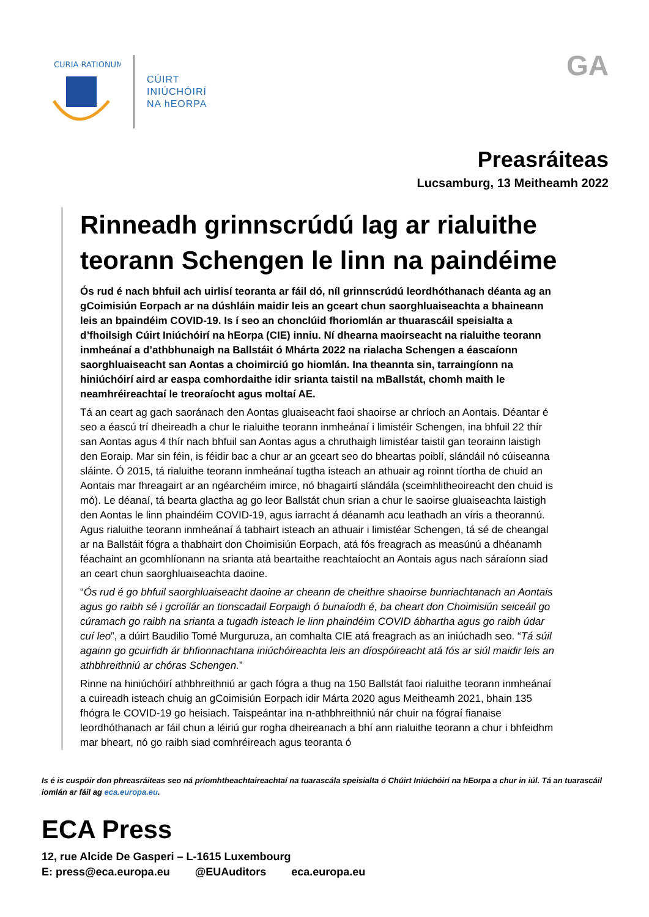CURIA RATIONUM
CÚIRT
INIÚCHÓIRÍ
NA hEORPA
GA
Preasráiteas
Lucsamburg, 13 Meitheamh 2022
Rinneadh grinnscrúdú lag ar rialuithe teorann Schengen le linn na paindéime
Ós rud é nach bhfuil ach uirlisí teoranta ar fáil dó, níl grinnscrúdú leordhóthanach déanta ag an gCoimisiún Eorpach ar na dúshláin maidir leis an gceart chun saorghluaiseachta a bhaineann leis an bpaindéim COVID-19. Is í seo an chonclúid fhoriomlán ar thuarascáil speisialta a d’fhoilsigh Cúirt Iniúchóirí na hEorpa (CIE) inniu. Ní dhearna maoirseacht na rialuithe teorann inmheánaí a d’athbhunaigh na Ballstáit ó Mhárta 2022 na rialacha Schengen a éascaíonn saorghluaiseacht san Aontas a choimirciú go hiomlán. Ina theannta sin, tarraingíonn na hiniúchóirí aird ar easpa comhordaithe idir srianta taistil na mBallstát, chomh maith le neamhréireachtaí le treoraíocht agus moltaí AE.
Tá an ceart ag gach saoránach den Aontas gluaiseacht faoi shaoirse ar chríoch an Aontais. Déantar é seo a éascú trí dheireadh a chur le rialuithe teorann inmheánaí i limistéir Schengen, ina bhfuil 22 thír san Aontas agus 4 thír nach bhfuil san Aontas agus a chruthaigh limistéar taistil gan teorainn laistigh den Eoraip. Mar sin féin, is féidir bac a chur ar an gceart seo do bheartas poiblí, slándáil nó cúiseanna sláinte. Ó 2015, tá rialuithe teorann inmheánaí tugtha isteach an athuair ag roinnt tíortha de chuid an Aontais mar fhreagairt ar an ngéarchéim imirce, nó bhagairtí slándála (sceimhlitheoireacht den chuid is mó). Le déanaí, tá bearta glactha ag go leor Ballstát chun srian a chur le saoirse gluaiseachta laistigh den Aontas le linn phaindéim COVID-19, agus iarracht á déanamh acu leathadh an víris a theorannú. Agus rialuithe teorann inmheánaí á tabhairt isteach an athuair i limistéar Schengen, tá sé de cheangal ar na Ballstáit fógra a thabhairt don Choimisiún Eorpach, atá fós freagrach as measúnú a dhéanamh féachaint an gcomhlíonann na srianta atá beartaithe reachtaíocht an Aontais agus nach sáraíonn siad an ceart chun saorghluaiseachta daoine.
“Ós rud é go bhfuil saorghluaiseacht daoine ar cheann de cheithre shaoirse bunriachtanach an Aontais agus go raibh sé i gcroílár an tionscadail Eorpaigh ó bunaíodh é, ba cheart don Choimisiún seiceáil go cúramach go raibh na srianta a tugadh isteach le linn phaindéim COVID ábhartha agus go raibh údar cuí leo”, a dúirt Baudilio Tomé Murguruza, an comhalta CIE atá freagrach as an iniúchadh seo. “Tá súil againn go gcuirfidh ár bhfionnachtana iniúchóireachta leis an díospóireacht atá fós ar siúl maidir leis an athbhreithniú ar chóras Schengen.”
Rinne na hiniúchóirí athbhreithniú ar gach fógra a thug na 150 Ballstát faoi rialuithe teorann inmheánaí a cuireadh isteach chuig an gCoimisiún Eorpach idir Márta 2020 agus Meitheamh 2021, bhain 135 fhógra le COVID-19 go heisiach. Taispeántar ina n-athbhreithniú nár chuir na fógraí fianaise leordhóthanach ar fáil chun a léiriú gur rogha dheireanach a bhí ann rialuithe teorann a chur i bhfeidhm mar bheart, nó go raibh siad comhréireach agus teoranta ó
Is é is cuspóir don phreasráiteas seo ná príomhtheachtaireachtaí na tuarascála speisialta ó Chúirt Iniúchóirí na hEorpa a chur in iúl. Tá an tuarascáil iomlán ar fáil ag eca.europa.eu.
ECA Press
12, rue Alcide De Gasperi – L-1615 Luxembourg
E: press@eca.europa.eu @EUAuditors eca.europa.eu